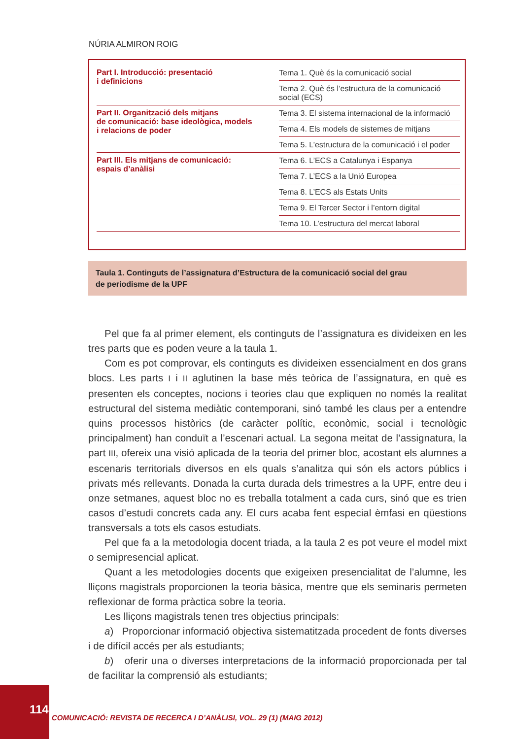NÚRIA ALMIRON ROIG
| Part I. Introducció: presentació i definicions | Tema 1. Què és la comunicació social |
| | Tema 2. Què és l’estructura de la comunicació social (ECS) |
| Part II. Organització dels mitjans de comunicació: base ideològica, models i relacions de poder | Tema 3. El sistema internacional de la informació |
| | Tema 4. Els models de sistemes de mitjans |
| | Tema 5. L’estructura de la comunicació i el poder |
| Part III. Els mitjans de comunicació: espais d’anàlisi | Tema 6. L’ECS a Catalunya i Espanya |
| | Tema 7. L’ECS a la Unió Europea |
| | Tema 8. L’ECS als Estats Units |
| | Tema 9. El Tercer Sector i l’entorn digital |
| | Tema 10. L’estructura del mercat laboral |
Taula 1. Continguts de l’assignatura d’Estructura de la comunicació social del grau
de periodisme de la UPF
Pel que fa al primer element, els continguts de l’assignatura es divideixen en les tres parts que es poden veure a la taula 1.
Com es pot comprovar, els continguts es divideixen essencialment en dos grans blocs. Les parts I i II aglutinen la base més teòrica de l’assignatura, en què es presenten els conceptes, nocions i teories clau que expliquen no només la realitat estructural del sistema mediàtic contemporani, sinó també les claus per a entendre quins processos històrics (de caràcter polític, econòmic, social i tecnològic principalment) han conduït a l’escenari actual. La segona meitat de l’assignatura, la part III, ofereix una visió aplicada de la teoria del primer bloc, acostant els alumnes a escenaris territorials diversos en els quals s’analitza qui són els actors públics i privats més rellevants. Donada la curta durada dels trimestres a la UPF, entre deu i onze setmanes, aquest bloc no es treballa totalment a cada curs, sinó que es trien casos d’estudi concrets cada any. El curs acaba fent especial èmfasi en qüestions transversals a tots els casos estudiats.
Pel que fa a la metodologia docent triada, a la taula 2 es pot veure el model mixt o semipresencial aplicat.
Quant a les metodologies docents que exigeixen presencialitat de l’alumne, les lliçons magistrals proporcionen la teoria bàsica, mentre que els seminaris permeten reflexionar de forma pràctica sobre la teoria.
Les lliçons magistrals tenen tres objectius principals:
a) Proporcionar informació objectiva sistematitzada procedent de fonts diverses i de difícil accés per als estudiants;
b) oferir una o diverses interpretacions de la informació proporcionada per tal de facilitar la comprensió als estudiants;
114
COMUNICACIÓ: REVISTA DE RECERCA I D’ANÀLISI, VOL. 29 (1) (MAIG 2012)